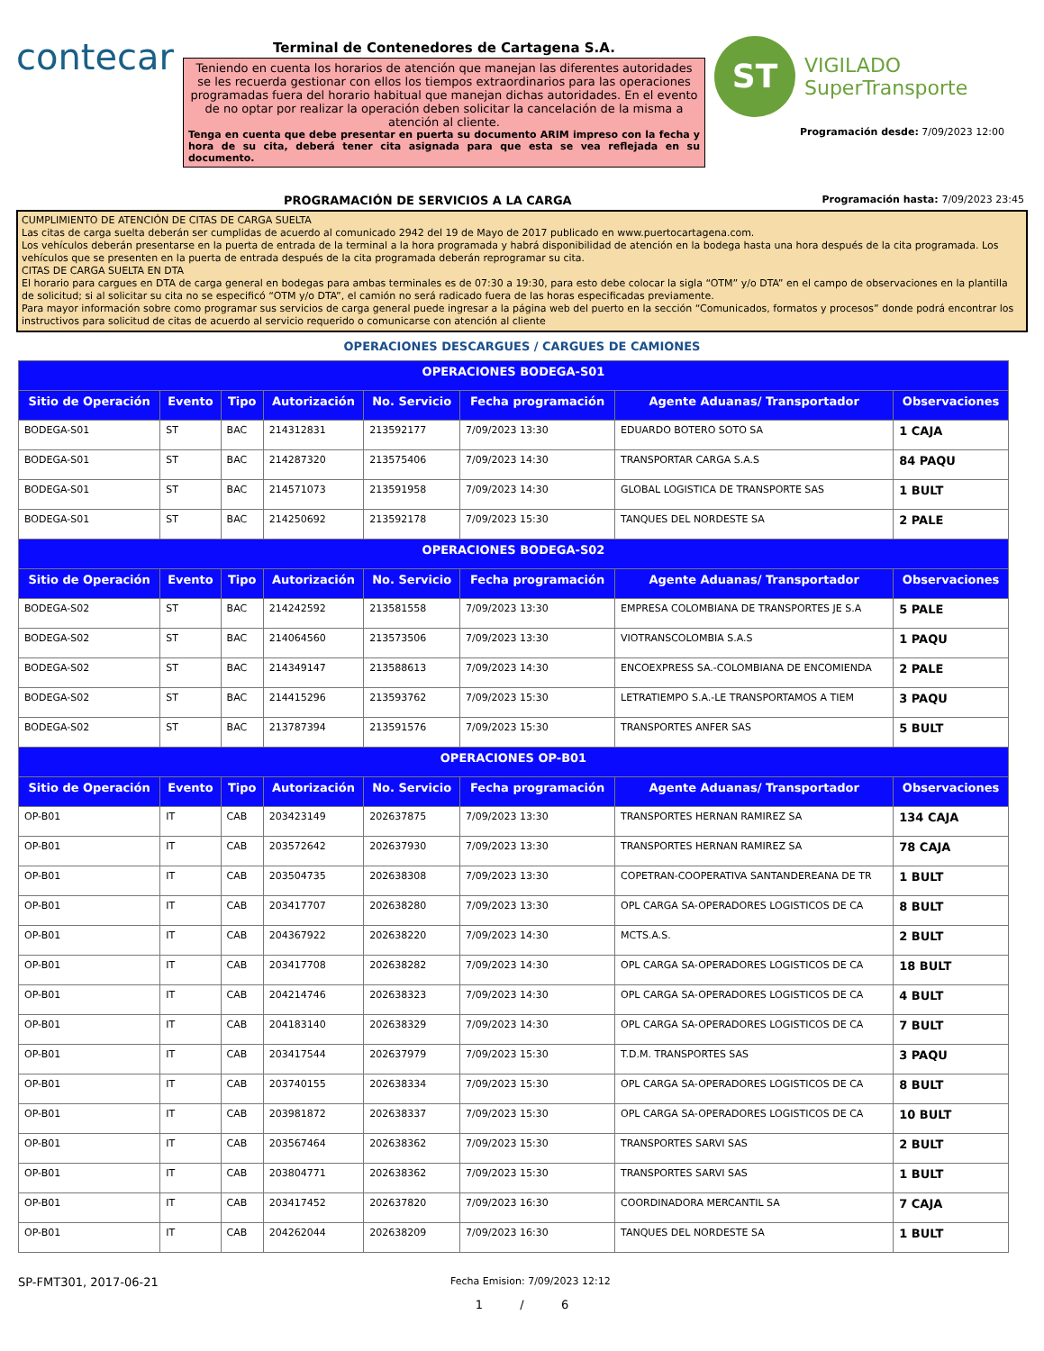contecar
Terminal de Contenedores de Cartagena S.A.
Teniendo en cuenta los horarios de atención que manejan las diferentes autoridades se les recuerda gestionar con ellos los tiempos extraordinarios para las operaciones programadas fuera del horario habitual que manejan dichas autoridades. En el evento de no optar por realizar la operación deben solicitar la cancelación de la misma a atención al cliente.
Tenga en cuenta que debe presentar en puerta su documento ARIM impreso con la fecha y hora de su cita, deberá tener cita asignada para que esta se vea reflejada en su documento.
ST
VIGILADO
SuperTransporte
Programación desde: 7/09/2023 12:00
PROGRAMACIÓN DE SERVICIOS A LA CARGA Programación hasta: 7/09/2023 23:45
CUMPLIMIENTO DE ATENCIÓN DE CITAS DE CARGA SUELTA
Las citas de carga suelta deberán ser cumplidas de acuerdo al comunicado 2942 del 19 de Mayo de 2017 publicado en www.puertocartagena.com.
Los vehículos deberán presentarse en la puerta de entrada de la terminal a la hora programada y habrá disponibilidad de atención en la bodega hasta una hora después de la cita programada. Los vehículos que se presenten en la puerta de entrada después de la cita programada deberán reprogramar su cita.
CITAS DE CARGA SUELTA EN DTA
El horario para cargues en DTA de carga general en bodegas para ambas terminales es de 07:30 a 19:30, para esto debe colocar la sigla “OTM” y/o DTA” en el campo de observaciones en la plantilla de solicitud; si al solicitar su cita no se especificó “OTM y/o DTA”, el camión no será radicado fuera de las horas especificadas previamente.
Para mayor información sobre como programar sus servicios de carga general puede ingresar a la página web del puerto en la sección “Comunicados, formatos y procesos” donde podrá encontrar los instructivos para solicitud de citas de acuerdo al servicio requerido o comunicarse con atención al cliente
OPERACIONES DESCARGUES / CARGUES DE CAMIONES
| OPERACIONES BODEGA-S01 | | | | | | | |
| --- | --- | --- | --- | --- | --- | --- | --- |
| Sitio de Operación | Evento | Tipo | Autorización | No. Servicio | Fecha programación | Agente Aduanas/ Transportador | Observaciones |
| BODEGA-S01 | ST | BAC | 214312831 | 213592177 | 7/09/2023 13:30 | EDUARDO BOTERO SOTO SA | 1 CAJA |
| BODEGA-S01 | ST | BAC | 214287320 | 213575406 | 7/09/2023 14:30 | TRANSPORTAR CARGA S.A.S | 84 PAQU |
| BODEGA-S01 | ST | BAC | 214571073 | 213591958 | 7/09/2023 14:30 | GLOBAL LOGISTICA DE TRANSPORTE SAS | 1 BULT |
| BODEGA-S01 | ST | BAC | 214250692 | 213592178 | 7/09/2023 15:30 | TANQUES DEL NORDESTE SA | 2 PALE |
| OPERACIONES BODEGA-S02 | | | | | | | |
| Sitio de Operación | Evento | Tipo | Autorización | No. Servicio | Fecha programación | Agente Aduanas/ Transportador | Observaciones |
| BODEGA-S02 | ST | BAC | 214242592 | 213581558 | 7/09/2023 13:30 | EMPRESA COLOMBIANA DE TRANSPORTES JE S.A | 5 PALE |
| BODEGA-S02 | ST | BAC | 214064560 | 213573506 | 7/09/2023 13:30 | VIOTRANSCOLOMBIA S.A.S | 1 PAQU |
| BODEGA-S02 | ST | BAC | 214349147 | 213588613 | 7/09/2023 14:30 | ENCOEXPRESS SA.-COLOMBIANA DE ENCOMIENDA | 2 PALE |
| BODEGA-S02 | ST | BAC | 214415296 | 213593762 | 7/09/2023 15:30 | LETRATIEMPO S.A.-LE TRANSPORTAMOS A TIEM | 3 PAQU |
| BODEGA-S02 | ST | BAC | 213787394 | 213591576 | 7/09/2023 15:30 | TRANSPORTES ANFER SAS | 5 BULT |
| OPERACIONES OP-B01 | | | | | | | |
| Sitio de Operación | Evento | Tipo | Autorización | No. Servicio | Fecha programación | Agente Aduanas/ Transportador | Observaciones |
| OP-B01 | IT | CAB | 203423149 | 202637875 | 7/09/2023 13:30 | TRANSPORTES HERNAN RAMIREZ SA | 134 CAJA |
| OP-B01 | IT | CAB | 203572642 | 202637930 | 7/09/2023 13:30 | TRANSPORTES HERNAN RAMIREZ SA | 78 CAJA |
| OP-B01 | IT | CAB | 203504735 | 202638308 | 7/09/2023 13:30 | COPETRAN-COOPERATIVA SANTANDEREANA DE TR | 1 BULT |
| OP-B01 | IT | CAB | 203417707 | 202638280 | 7/09/2023 13:30 | OPL CARGA SA-OPERADORES LOGISTICOS DE CA | 8 BULT |
| OP-B01 | IT | CAB | 204367922 | 202638220 | 7/09/2023 14:30 | MCTS.A.S. | 2 BULT |
| OP-B01 | IT | CAB | 203417708 | 202638282 | 7/09/2023 14:30 | OPL CARGA SA-OPERADORES LOGISTICOS DE CA | 18 BULT |
| OP-B01 | IT | CAB | 204214746 | 202638323 | 7/09/2023 14:30 | OPL CARGA SA-OPERADORES LOGISTICOS DE CA | 4 BULT |
| OP-B01 | IT | CAB | 204183140 | 202638329 | 7/09/2023 14:30 | OPL CARGA SA-OPERADORES LOGISTICOS DE CA | 7 BULT |
| OP-B01 | IT | CAB | 203417544 | 202637979 | 7/09/2023 15:30 | T.D.M. TRANSPORTES SAS | 3 PAQU |
| OP-B01 | IT | CAB | 203740155 | 202638334 | 7/09/2023 15:30 | OPL CARGA SA-OPERADORES LOGISTICOS DE CA | 8 BULT |
| OP-B01 | IT | CAB | 203981872 | 202638337 | 7/09/2023 15:30 | OPL CARGA SA-OPERADORES LOGISTICOS DE CA | 10 BULT |
| OP-B01 | IT | CAB | 203567464 | 202638362 | 7/09/2023 15:30 | TRANSPORTES SARVI SAS | 2 BULT |
| OP-B01 | IT | CAB | 203804771 | 202638362 | 7/09/2023 15:30 | TRANSPORTES SARVI SAS | 1 BULT |
| OP-B01 | IT | CAB | 203417452 | 202637820 | 7/09/2023 16:30 | COORDINADORA MERCANTIL SA | 7 CAJA |
| OP-B01 | IT | CAB | 204262044 | 202638209 | 7/09/2023 16:30 | TANQUES DEL NORDESTE SA | 1 BULT |
SP-FMT301, 2017-06-21 Fecha Emision: 7/09/2023 12:12
1 / 6